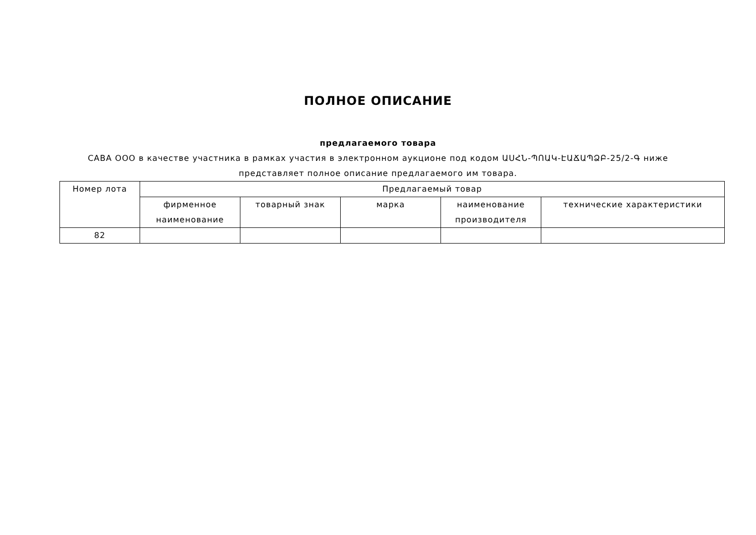ПОЛНОЕ ОПИСАНИЕ
предлагаемого товара
САВА ООО в качестве участника в рамках участия в электронном аукционе под кодом ԱՍՀՆ-ՊՈԱԿ-ԷԱՃԱՊՁԲ-25/2-Գ ниже представляет полное описание предлагаемого им товара.
| Номер лота | Предлагаемый товар | | | | |
| --- | --- | --- | --- | --- | --- |
| | фирменное наименование | товарный знак | марка | наименование производителя | технические характеристики |
| 82 | | | | | |